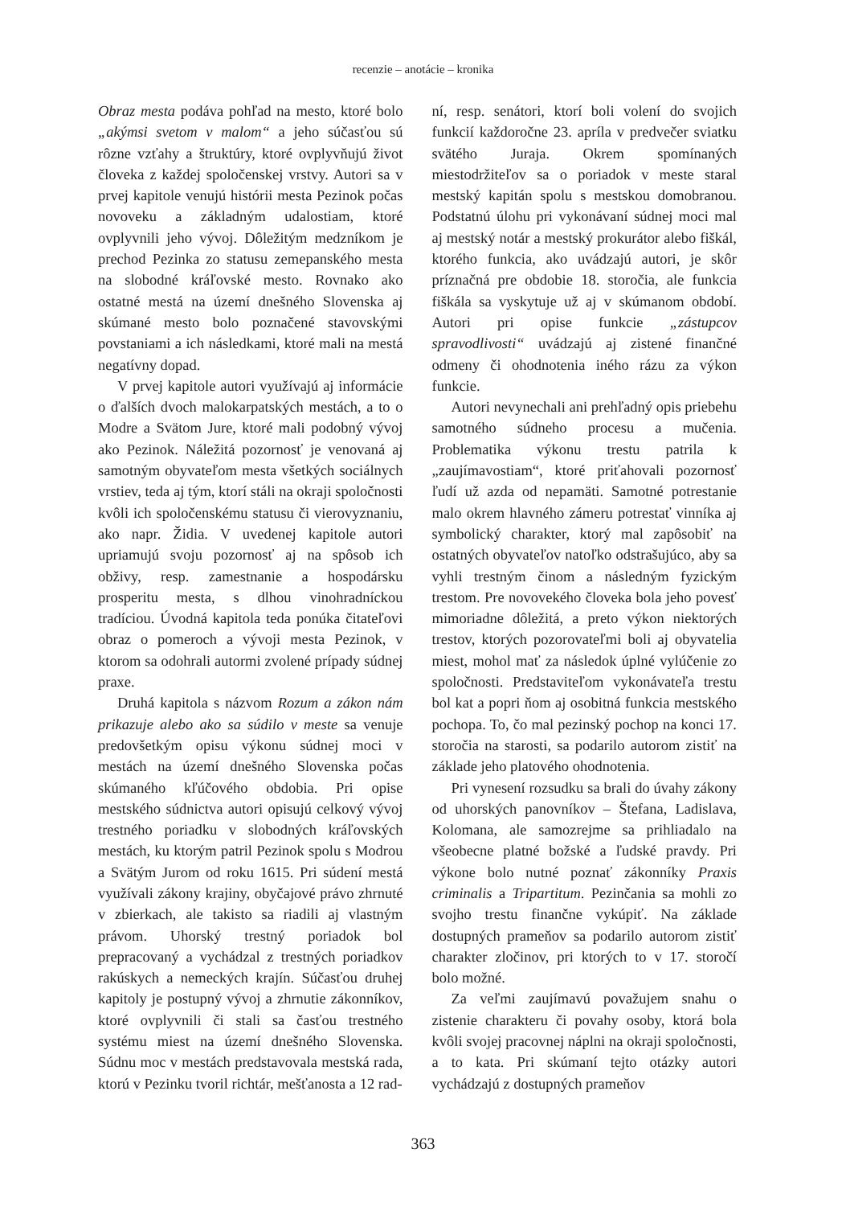recenzie – anotácie – kronika
Obraz mesta podáva pohľad na mesto, ktoré bolo „akýmsi svetom v malom“ a jeho súčasťou sú rôzne vzťahy a štruktúry, ktoré ovplyvňujú život človeka z každej spoločenskej vrstvy. Autori sa v prvej kapitole venujú histórii mesta Pezinok počas novoveku a základným udalostiam, ktoré ovplyvnili jeho vývoj. Dôležitým medzníkom je prechod Pezinka zo statusu zemepanského mesta na slobodné kráľovské mesto. Rovnako ako ostatné mestá na území dnešného Slovenska aj skúmané mesto bolo poznačené stavovskými povstaniami a ich následkami, ktoré mali na mestá negatívny dopad.
V prvej kapitole autori využívajú aj informácie o ďalších dvoch malokarpatských mestách, a to o Modre a Svätom Jure, ktoré mali podobný vývoj ako Pezinok. Náležitá pozornosť je venovaná aj samotným obyvateľom mesta všetkých sociálnych vrstiev, teda aj tým, ktorí stáli na okraji spoločnosti kvôli ich spoločenskému statusu či vierovyznaniu, ako napr. Židia. V uvedenej kapitole autori upriamujú svoju pozornosť aj na spôsob ich obživy, resp. zamestnanie a hospodársku prosperitu mesta, s dlhou vinohradníckou tradíciou. Úvodná kapitola teda ponúka čitateľovi obraz o pomeroch a vývoji mesta Pezinok, v ktorom sa odohrali autormi zvolené prípady súdnej praxe.
Druhá kapitola s názvom Rozum a zákon nám prikazuje alebo ako sa súdilo v meste sa venuje predovšetkým opisu výkonu súdnej moci v mestách na území dnešného Slovenska počas skúmaného kľúčového obdobia. Pri opise mestského súdnictva autori opisujú celkový vývoj trestného poriadku v slobodných kráľovských mestách, ku ktorým patril Pezinok spolu s Modrou a Svätým Jurom od roku 1615. Pri súdení mestá využívali zákony krajiny, obyčajové právo zhrnuté v zbierkach, ale takisto sa riadili aj vlastným právom. Uhorský trestný poriadok bol prepracovaný a vychádzal z trestných poriadkov rakúskych a nemeckých krajín. Súčasťou druhej kapitoly je postupný vývoj a zhrnutie zákonníkov, ktoré ovplyvnili či stali sa časťou trestného systému miest na území dnešného Slovenska. Súdnu moc v mestách predstavovala mestská rada, ktorú v Pezinku tvoril richtár, mešťanosta a 12 rad-
ní, resp. senátori, ktorí boli volení do svojich funkcií každoročne 23. apríla v predvečer sviatku svätého Juraja. Okrem spomínaných miestodržiteľov sa o poriadok v meste staral mestský kapitán spolu s mestskou domobranou. Podstatnú úlohu pri vykonávaní súdnej moci mal aj mestský notár a mestský prokurátor alebo fiškál, ktorého funkcia, ako uvádzajú autori, je skôr príznačná pre obdobie 18. storočia, ale funkcia fiškála sa vyskytuje už aj v skúmanom období. Autori pri opise funkcie „zástupcov spravodlivosti“ uvádzajú aj zistené finančné odmeny či ohodnotenia iného rázu za výkon funkcie.
Autori nevynechali ani prehľadný opis priebehu samotného súdneho procesu a mučenia. Problematika výkonu trestu patrila k „zaujímavostiam“, ktoré priťahovali pozornosť ľudí už azda od nepamäti. Samotné potrestanie malo okrem hlavného zámeru potrestať vinníka aj symbolický charakter, ktorý mal zapôsobiť na ostatných obyvateľov natoľko odstrašujúco, aby sa vyhli trestným činom a následným fyzickým trestom. Pre novovekého človeka bola jeho povesť mimoriadne dôležitá, a preto výkon niektorých trestov, ktorých pozorovateľmi boli aj obyvatelia miest, mohol mať za následok úplné vylúčenie zo spoločnosti. Predstaviteľom vykonávateľa trestu bol kat a popri ňom aj osobitná funkcia mestského pochopa. To, čo mal pezinský pochop na konci 17. storočia na starosti, sa podarilo autorom zistiť na základe jeho platového ohodnotenia.
Pri vynesení rozsudku sa brali do úvahy zákony od uhorských panovníkov – Štefana, Ladislava, Kolomana, ale samozrejme sa prihliadalo na všeobecne platné božské a ľudské pravdy. Pri výkone bolo nutné poznať zákonníky Praxis criminalis a Tripartitum. Pezinčania sa mohli zo svojho trestu finančne vykúpiť. Na základe dostupných prameňov sa podarilo autorom zistiť charakter zločinov, pri ktorých to v 17. storočí bolo možné.
Za veľmi zaujímavú považujem snahu o zistenie charakteru či povahy osoby, ktorá bola kvôli svojej pracovnej náplni na okraji spoločnosti, a to kata. Pri skúmaní tejto otázky autori vychádzajú z dostupných prameňov
363